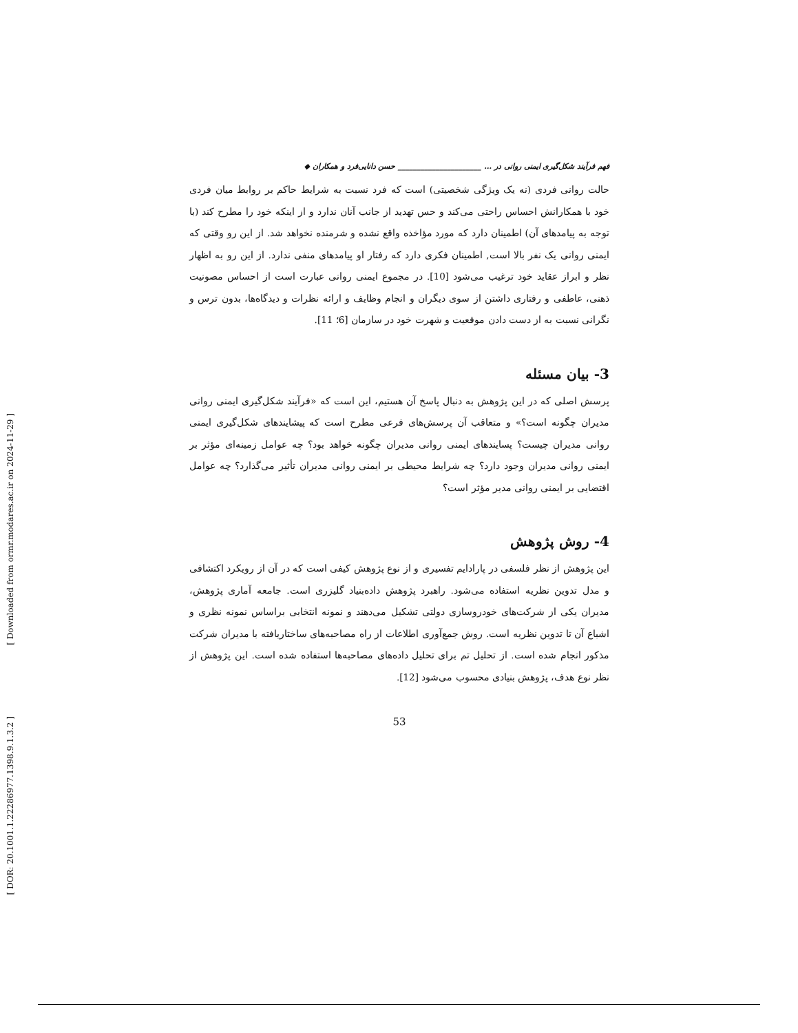[ Downloaded from ormr.modares.ac.ir on 2024-11-29 ]
[ DOR: 20.1001.1.22286977.1398.9.1.3.2 ]
فهم فرآیند شکل‌گیری ایمنی روانی در … ______________________ حسن دانایی‌فرد و همکاران ◆
حالت روانی فردی (نه یک ویژگی شخصیتی) است که فرد نسبت به شرایط حاکم بر روابط میان فردی خود با همکارانش احساس راحتی می‌کند و حس تهدید از جانب آنان ندارد و از اینکه خود را مطرح کند (با توجه به پیامدهای آن) اطمینان دارد که مورد مؤاخذه واقع نشده و شرمنده نخواهد شد. از این رو وقتی که ایمنی روانی یک نفر بالا است, اطمینان فکری دارد که رفتار او پیامدهای منفی ندارد. از این رو به اظهار نظر و ابراز عقاید خود ترغیب می‌شود [10]. در مجموع ایمنی روانی عبارت است از احساس مصونیت ذهنی، عاطفی و رفتاری داشتن از سوی دیگران و انجام وظایف و ارائه نظرات و دیدگاه‌ها، بدون ترس و نگرانی نسبت به از دست دادن موقعیت و شهرت خود در سازمان [6؛ 11].
3- بیان مسئله
پرسش اصلی که در این پژوهش به دنبال پاسخ آن هستیم، این است که «فرآیند شکل‌گیری ایمنی روانی مدیران چگونه است؟» و متعاقب آن پرسش‌های فرعی مطرح است که پیشایندهای شکل‌گیری ایمنی روانی مدیران چیست؟ پسایندهای ایمنی روانی مدیران چگونه خواهد بود؟ چه عوامل زمینه‌ای مؤثر بر ایمنی روانی مدیران وجود دارد؟ چه شرایط محیطی بر ایمنی روانی مدیران تأثیر می‌گذارد؟ چه عوامل اقتضایی بر ایمنی روانی مدیر مؤثر است؟
4- روش پژوهش
این پژوهش از نظر فلسفی در پارادایم تفسیری و از نوع پژوهش کیفی است که در آن از رویکرد اکتشافی و مدل تدوین نظریه استفاده می‌شود. راهبرد پژوهش داده‌بنیاد گلیزری است. جامعه آماری پژوهش، مدیران یکی از شرکت‌های خودروسازی دولتی تشکیل می‌دهند و نمونه انتخابی براساس نمونه نظری و اشباع آن تا تدوین نظریه است. روش جمع‌آوری اطلاعات از راه مصاحبه‌های ساختاریافته با مدیران شرکت مذکور انجام شده است. از تحلیل تم برای تحلیل داده‌های مصاحبه‌ها استفاده شده است. این پژوهش از نظر نوع هدف، پژوهش بنیادی محسوب می‌شود [12].
53